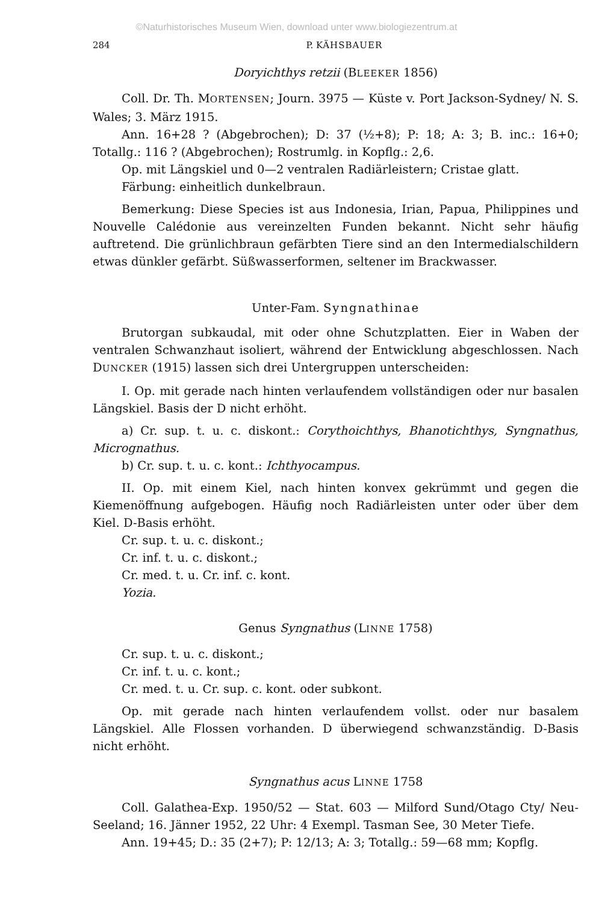©Naturhistorisches Museum Wien, download unter www.biologiezentrum.at
284 P. KÄHSBAUER
Doryichthys retzii (BLEEKER 1856)
Coll. Dr. Th. MORTENSEN; Journ. 3975 — Küste v. Port Jackson-Sydney/ N. S. Wales; 3. März 1915.
Ann. 16+28 ? (Abgebrochen); D: 37 (½+8); P: 18; A: 3; B. inc.: 16+0; Totallg.: 116 ? (Abgebrochen); Rostrumlg. in Kopflg.: 2,6.
Op. mit Längskiel und 0—2 ventralen Radiärleistern; Cristae glatt.
Färbung: einheitlich dunkelbraun.
Bemerkung: Diese Species ist aus Indonesia, Irian, Papua, Philippines und Nouvelle Calédonie aus vereinzelten Funden bekannt. Nicht sehr häufig auftretend. Die grünlichbraun gefärbten Tiere sind an den Intermedialschildern etwas dünkler gefärbt. Süßwasserformen, seltener im Brackwasser.
Unter-Fam. Syngnathinae
Brutorgan subkaudal, mit oder ohne Schutzplatten. Eier in Waben der ventralen Schwanzhaut isoliert, während der Entwicklung abgeschlossen. Nach DUNCKER (1915) lassen sich drei Untergruppen unterscheiden:
I. Op. mit gerade nach hinten verlaufendem vollständigen oder nur basalen Längskiel. Basis der D nicht erhöht.
a) Cr. sup. t. u. c. diskont.: Corythoichthys, Bhanotichthys, Syngnathus, Micrognathus.
b) Cr. sup. t. u. c. kont.: Ichthyocampus.
II. Op. mit einem Kiel, nach hinten konvex gekrümmt und gegen die Kiemenöffnung aufgebogen. Häufig noch Radiärleisten unter oder über dem Kiel. D-Basis erhöht.
Cr. sup. t. u. c. diskont.;
Cr. inf. t. u. c. diskont.;
Cr. med. t. u. Cr. inf. c. kont.
Yozia.
Genus Syngnathus (LINNE 1758)
Cr. sup. t. u. c. diskont.;
Cr. inf. t. u. c. kont.;
Cr. med. t. u. Cr. sup. c. kont. oder subkont.
Op. mit gerade nach hinten verlaufendem vollst. oder nur basalem Längskiel. Alle Flossen vorhanden. D überwiegend schwanzständig. D-Basis nicht erhöht.
Syngnathus acus LINNE 1758
Coll. Galathea-Exp. 1950/52 — Stat. 603 — Milford Sund/Otago Cty/ Neu-Seeland; 16. Jänner 1952, 22 Uhr: 4 Exempl. Tasman See, 30 Meter Tiefe.
Ann. 19+45; D.: 35 (2+7); P: 12/13; A: 3; Totallg.: 59—68 mm; Kopflg.